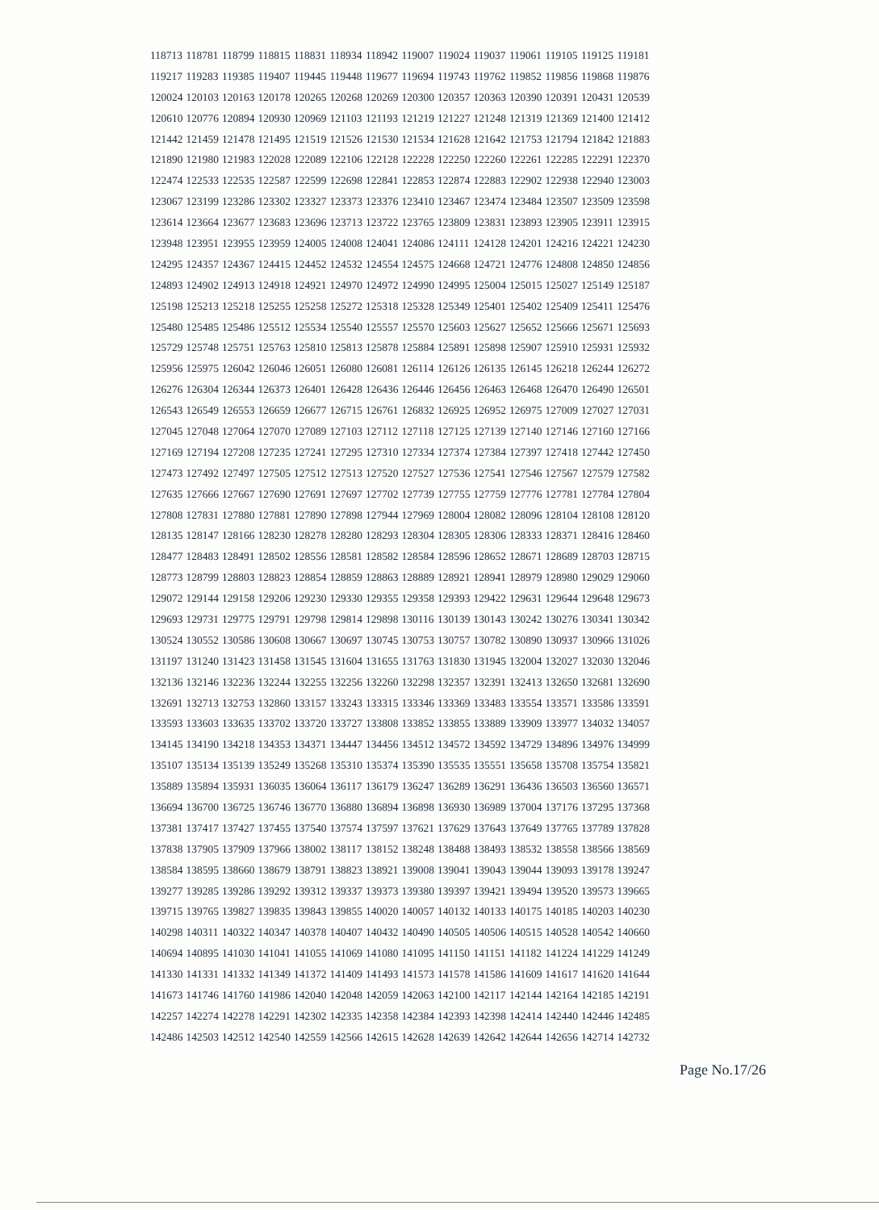| 118713 | 118781 | 118799 | 118815 | 118831 | 118934 | 118942 | 119007 | 119024 | 119037 | 119061 | 119105 | 119125 | 119181 |
| 119217 | 119283 | 119385 | 119407 | 119445 | 119448 | 119677 | 119694 | 119743 | 119762 | 119852 | 119856 | 119868 | 119876 |
| 120024 | 120103 | 120163 | 120178 | 120265 | 120268 | 120269 | 120300 | 120357 | 120363 | 120390 | 120391 | 120431 | 120539 |
| 120610 | 120776 | 120894 | 120930 | 120969 | 121103 | 121193 | 121219 | 121227 | 121248 | 121319 | 121369 | 121400 | 121412 |
| 121442 | 121459 | 121478 | 121495 | 121519 | 121526 | 121530 | 121534 | 121628 | 121642 | 121753 | 121794 | 121842 | 121883 |
| 121890 | 121980 | 121983 | 122028 | 122089 | 122106 | 122128 | 122228 | 122250 | 122260 | 122261 | 122285 | 122291 | 122370 |
| 122474 | 122533 | 122535 | 122587 | 122599 | 122698 | 122841 | 122853 | 122874 | 122883 | 122902 | 122938 | 122940 | 123003 |
| 123067 | 123199 | 123286 | 123302 | 123327 | 123373 | 123376 | 123410 | 123467 | 123474 | 123484 | 123507 | 123509 | 123598 |
| 123614 | 123664 | 123677 | 123683 | 123696 | 123713 | 123722 | 123765 | 123809 | 123831 | 123893 | 123905 | 123911 | 123915 |
| 123948 | 123951 | 123955 | 123959 | 124005 | 124008 | 124041 | 124086 | 124111 | 124128 | 124201 | 124216 | 124221 | 124230 |
| 124295 | 124357 | 124367 | 124415 | 124452 | 124532 | 124554 | 124575 | 124668 | 124721 | 124776 | 124808 | 124850 | 124856 |
| 124893 | 124902 | 124913 | 124918 | 124921 | 124970 | 124972 | 124990 | 124995 | 125004 | 125015 | 125027 | 125149 | 125187 |
| 125198 | 125213 | 125218 | 125255 | 125258 | 125272 | 125318 | 125328 | 125349 | 125401 | 125402 | 125409 | 125411 | 125476 |
| 125480 | 125485 | 125486 | 125512 | 125534 | 125540 | 125557 | 125570 | 125603 | 125627 | 125652 | 125666 | 125671 | 125693 |
| 125729 | 125748 | 125751 | 125763 | 125810 | 125813 | 125878 | 125884 | 125891 | 125898 | 125907 | 125910 | 125931 | 125932 |
| 125956 | 125975 | 126042 | 126046 | 126051 | 126080 | 126081 | 126114 | 126126 | 126135 | 126145 | 126218 | 126244 | 126272 |
| 126276 | 126304 | 126344 | 126373 | 126401 | 126428 | 126436 | 126446 | 126456 | 126463 | 126468 | 126470 | 126490 | 126501 |
| 126543 | 126549 | 126553 | 126659 | 126677 | 126715 | 126761 | 126832 | 126925 | 126952 | 126975 | 127009 | 127027 | 127031 |
| 127045 | 127048 | 127064 | 127070 | 127089 | 127103 | 127112 | 127118 | 127125 | 127139 | 127140 | 127146 | 127160 | 127166 |
| 127169 | 127194 | 127208 | 127235 | 127241 | 127295 | 127310 | 127334 | 127374 | 127384 | 127397 | 127418 | 127442 | 127450 |
| 127473 | 127492 | 127497 | 127505 | 127512 | 127513 | 127520 | 127527 | 127536 | 127541 | 127546 | 127567 | 127579 | 127582 |
| 127635 | 127666 | 127667 | 127690 | 127691 | 127697 | 127702 | 127739 | 127755 | 127759 | 127776 | 127781 | 127784 | 127804 |
| 127808 | 127831 | 127880 | 127881 | 127890 | 127898 | 127944 | 127969 | 128004 | 128082 | 128096 | 128104 | 128108 | 128120 |
| 128135 | 128147 | 128166 | 128230 | 128278 | 128280 | 128293 | 128304 | 128305 | 128306 | 128333 | 128371 | 128416 | 128460 |
| 128477 | 128483 | 128491 | 128502 | 128556 | 128581 | 128582 | 128584 | 128596 | 128652 | 128671 | 128689 | 128703 | 128715 |
| 128773 | 128799 | 128803 | 128823 | 128854 | 128859 | 128863 | 128889 | 128921 | 128941 | 128979 | 128980 | 129029 | 129060 |
| 129072 | 129144 | 129158 | 129206 | 129230 | 129330 | 129355 | 129358 | 129393 | 129422 | 129631 | 129644 | 129648 | 129673 |
| 129693 | 129731 | 129775 | 129791 | 129798 | 129814 | 129898 | 130116 | 130139 | 130143 | 130242 | 130276 | 130341 | 130342 |
| 130524 | 130552 | 130586 | 130608 | 130667 | 130697 | 130745 | 130753 | 130757 | 130782 | 130890 | 130937 | 130966 | 131026 |
| 131197 | 131240 | 131423 | 131458 | 131545 | 131604 | 131655 | 131763 | 131830 | 131945 | 132004 | 132027 | 132030 | 132046 |
| 132136 | 132146 | 132236 | 132244 | 132255 | 132256 | 132260 | 132298 | 132357 | 132391 | 132413 | 132650 | 132681 | 132690 |
| 132691 | 132713 | 132753 | 132860 | 133157 | 133243 | 133315 | 133346 | 133369 | 133483 | 133554 | 133571 | 133586 | 133591 |
| 133593 | 133603 | 133635 | 133702 | 133720 | 133727 | 133808 | 133852 | 133855 | 133889 | 133909 | 133977 | 134032 | 134057 |
| 134145 | 134190 | 134218 | 134353 | 134371 | 134447 | 134456 | 134512 | 134572 | 134592 | 134729 | 134896 | 134976 | 134999 |
| 135107 | 135134 | 135139 | 135249 | 135268 | 135310 | 135374 | 135390 | 135535 | 135551 | 135658 | 135708 | 135754 | 135821 |
| 135889 | 135894 | 135931 | 136035 | 136064 | 136117 | 136179 | 136247 | 136289 | 136291 | 136436 | 136503 | 136560 | 136571 |
| 136694 | 136700 | 136725 | 136746 | 136770 | 136880 | 136894 | 136898 | 136930 | 136989 | 137004 | 137176 | 137295 | 137368 |
| 137381 | 137417 | 137427 | 137455 | 137540 | 137574 | 137597 | 137621 | 137629 | 137643 | 137649 | 137765 | 137789 | 137828 |
| 137838 | 137905 | 137909 | 137966 | 138002 | 138117 | 138152 | 138248 | 138488 | 138493 | 138532 | 138558 | 138566 | 138569 |
| 138584 | 138595 | 138660 | 138679 | 138791 | 138823 | 138921 | 139008 | 139041 | 139043 | 139044 | 139093 | 139178 | 139247 |
| 139277 | 139285 | 139286 | 139292 | 139312 | 139337 | 139373 | 139380 | 139397 | 139421 | 139494 | 139520 | 139573 | 139665 |
| 139715 | 139765 | 139827 | 139835 | 139843 | 139855 | 140020 | 140057 | 140132 | 140133 | 140175 | 140185 | 140203 | 140230 |
| 140298 | 140311 | 140322 | 140347 | 140378 | 140407 | 140432 | 140490 | 140505 | 140506 | 140515 | 140528 | 140542 | 140660 |
| 140694 | 140895 | 141030 | 141041 | 141055 | 141069 | 141080 | 141095 | 141150 | 141151 | 141182 | 141224 | 141229 | 141249 |
| 141330 | 141331 | 141332 | 141349 | 141372 | 141409 | 141493 | 141573 | 141578 | 141586 | 141609 | 141617 | 141620 | 141644 |
| 141673 | 141746 | 141760 | 141986 | 142040 | 142048 | 142059 | 142063 | 142100 | 142117 | 142144 | 142164 | 142185 | 142191 |
| 142257 | 142274 | 142278 | 142291 | 142302 | 142335 | 142358 | 142384 | 142393 | 142398 | 142414 | 142440 | 142446 | 142485 |
| 142486 | 142503 | 142512 | 142540 | 142559 | 142566 | 142615 | 142628 | 142639 | 142642 | 142644 | 142656 | 142714 | 142732 |
Page No.17/26